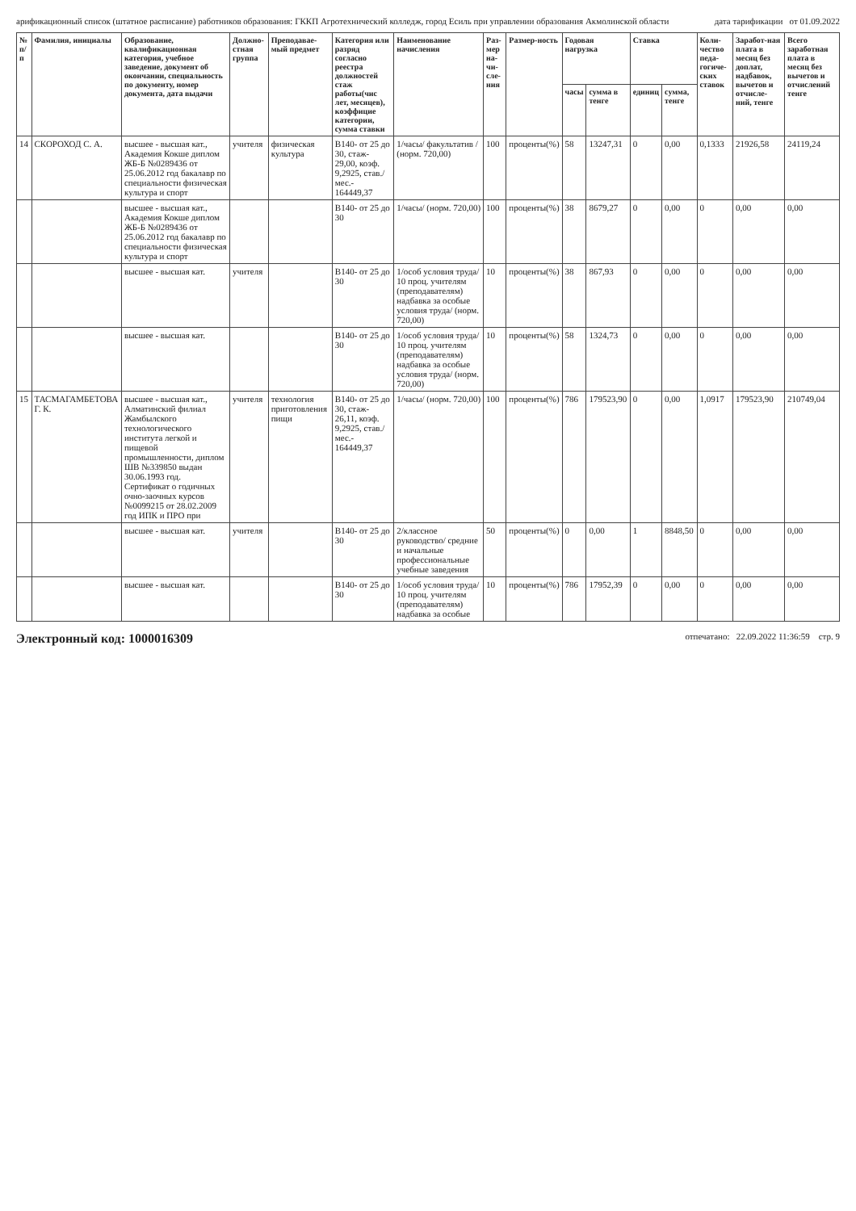арификационный список (штатное расписание) работников образования: ГККП Агротехнический колледж, город Есиль при управлении образования Акмолинской области дата тарификации от 01.09.2022
| № п/п | Фамилия, инициалы | Образование, квалификационная категория, учебное заведение, документ об окончании, специальность по документу, номер документа, дата выдачи | Должно-стная группа | Преподавае- мый предмет | Категория или разряд согласно реестра должностей стаж работы(чис лет, месяцев), коэффицие категории, сумма ставки | Наименование начисления | Раз-мер на-чи-сле-ния | Размер-ность | Годовая нагрузка | | Ставка | | Коли-чество педа-гогиче-ских ставок | Заработ-ная плата в месяц без доплат, надбавок, вычетов и отчисле-ний, тенге | Всего заработная плата в месяц без вычетов и отчислений тенге |
| --- | --- | --- | --- | --- | --- | --- | --- | --- | --- | --- | --- | --- | --- | --- | --- |
| | | | | | | | | | часы | сумма в тенге | единиц | сумма, тенге | | | |
| 14 | СКОРОХОД С. А. | высшее - высшая кат., Академия Кокше диплом ЖБ-Б №0289436 от 25.06.2012 год бакалавр по специальности физическая культура и спорт | учителя | физическая культура | В140- от 25 до 30, стаж- 29,00, коэф. 9,2925, став./мес.- 164449,37 | 1/часы/ факультатив / (норм. 720,00) | 100 | проценты(%) | 58 | 13247,31 | 0 | 0,00 | 0,1333 | 21926,58 | 24119,24 |
| | | высшее - высшая кат., Академия Кокше диплом ЖБ-Б №0289436 от 25.06.2012 год бакалавр по специальности физическая культура и спорт | | | В140- от 25 до 30 | 1/часы/ (норм. 720,00) | 100 | проценты(%) | 38 | 8679,27 | 0 | 0,00 | 0 | 0,00 | 0,00 |
| | | высшее - высшая кат. | учителя | | В140- от 25 до 30 | 1/особ условия труда/ 10 проц. учителям (преподавателям) надбавка за особые условия труда/ (норм. 720,00) | 10 | проценты(%) | 38 | 867,93 | 0 | 0,00 | 0 | 0,00 | 0,00 |
| | | высшее - высшая кат. | | | В140- от 25 до 30 | 1/особ условия труда/ 10 проц. учителям (преподавателям) надбавка за особые условия труда/ (норм. 720,00) | 10 | проценты(%) | 58 | 1324,73 | 0 | 0,00 | 0 | 0,00 | 0,00 |
| 15 | ТАСМАГАМБЕТОВА Г. К. | высшее - высшая кат., Алматинский филиал Жамбылского технологического института легкой и пищевой промышленности, диплом ШВ №339850 выдан 30.06.1993 год. Сертификат о годичных очно-заочных курсов №0099215 от 28.02.2009 год ИПК и ПРО при | учителя | технология приготовления пищи | В140- от 25 до 30, стаж- 26,11, коэф. 9,2925, став./мес.- 164449,37 | 1/часы/ (норм. 720,00) | 100 | проценты(%) | 786 | 179523,90 | 0 | 0,00 | 1,0917 | 179523,90 | 210749,04 |
| | | высшее - высшая кат. | учителя | | В140- от 25 до 30 | 2/классное руководство/ средние и начальные профессиональные учебные заведения | 50 | проценты(%) | 0 | 0,00 | 1 | 8848,50 | 0 | 0,00 | 0,00 |
| | | высшее - высшая кат. | | | В140- от 25 до 30 | 1/особ условия труда/ 10 проц. учителям (преподавателям) надбавка за особые | 10 | проценты(%) | 786 | 17952,39 | 0 | 0,00 | 0 | 0,00 | 0,00 |
Электронный код: 1000016309 отпечатано: 22.09.2022 11:36:59 стр. 9